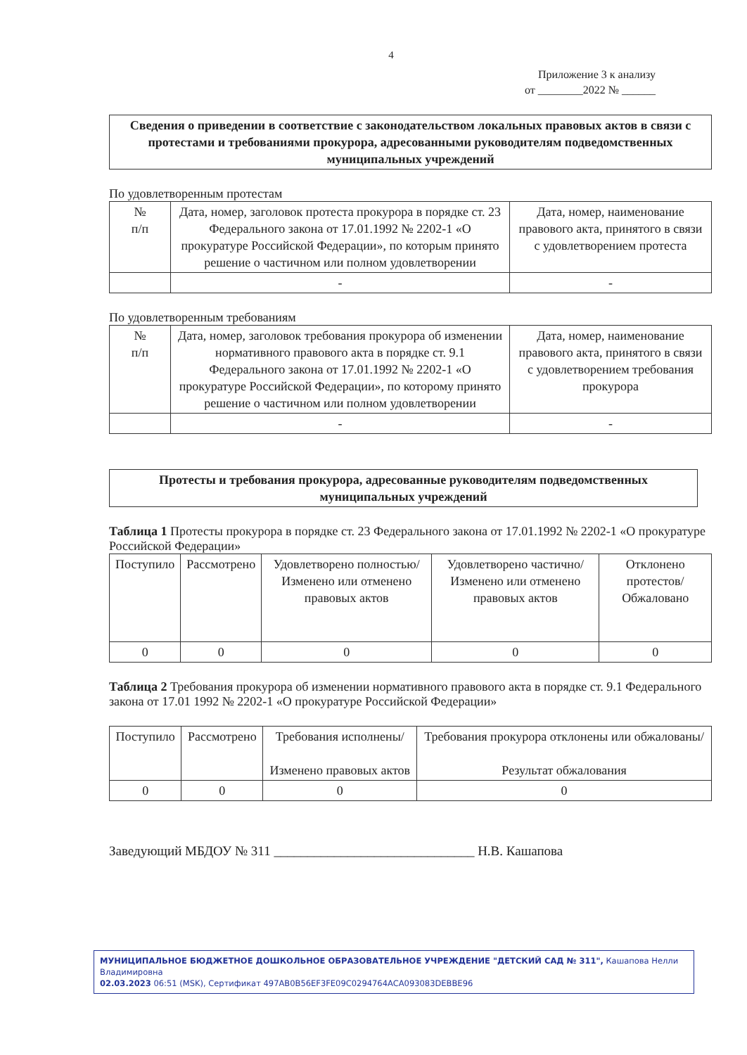4
Приложение 3 к анализу
от ________2022 № ______
Сведения о приведении в соответствие с законодательством локальных правовых актов в связи с протестами и требованиями прокурора, адресованными руководителям подведомственных муниципальных учреждений
По удовлетворенным протестам
| № п/п | Дата, номер, заголовок протеста прокурора в порядке ст. 23 Федерального закона от 17.01.1992 № 2202-1 «О прокуратуре Российской Федерации», по которым принято решение о частичном или полном удовлетворении | Дата, номер, наименование правового акта, принятого в связи с удовлетворением протеста |
| --- | --- | --- |
| | - | - |
По удовлетворенным требованиям
| № п/п | Дата, номер, заголовок требования прокурора об изменении нормативного правового акта в порядке ст. 9.1 Федерального закона от 17.01.1992 № 2202-1 «О прокуратуре Российской Федерации», по которому принято решение о частичном или полном удовлетворении | Дата, номер, наименование правового акта, принятого в связи с удовлетворением требования прокурора |
| --- | --- | --- |
| | - | - |
Протесты и требования прокурора, адресованные руководителям подведомственных муниципальных учреждений
Таблица 1 Протесты прокурора в порядке ст. 23 Федерального закона от 17.01.1992 № 2202-1 «О прокуратуре Российской Федерации»
| Поступило | Рассмотрено | Удовлетворено полностью/ Изменено или отменено правовых актов | Удовлетворено частично/ Изменено или отменено правовых актов | Отклонено протестов/ Обжаловано |
| --- | --- | --- | --- | --- |
| 0 | 0 | 0 | 0 | 0 |
Таблица 2 Требования прокурора об изменении нормативного правового акта в порядке ст. 9.1 Федерального закона от 17.01 1992 № 2202-1 «О прокуратуре Российской Федерации»
| Поступило | Рассмотрено | Требования исполнены/ Изменено правовых актов | Требования прокурора отклонены или обжалованы/ Результат обжалования |
| --- | --- | --- | --- |
| 0 | 0 | 0 | 0 |
Заведующий МБДОУ № 311 ______________________________ Н.В. Кашапова
МУНИЦИПАЛЬНОЕ БЮДЖЕТНОЕ ДОШКОЛЬНОЕ ОБРАЗОВАТЕЛЬНОЕ УЧРЕЖДЕНИЕ "ДЕТСКИЙ САД № 311", Кашапова Нелли Владимировна
02.03.2023 06:51 (MSK), Сертификат 497AB0B56EF3FE09C0294764ACA093083DEBBE96